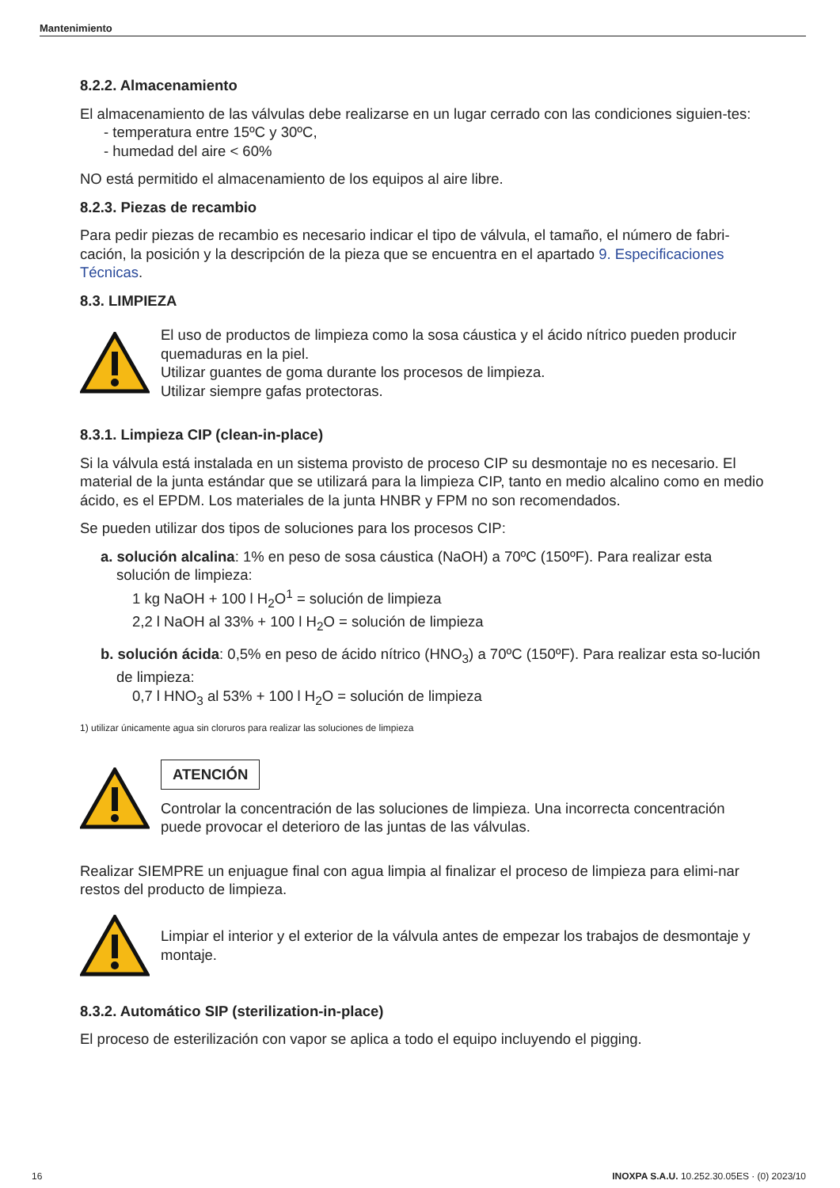Mantenimiento
8.2.2. Almacenamiento
El almacenamiento de las válvulas debe realizarse en un lugar cerrado con las condiciones siguien-tes:
- temperatura entre 15ºC y 30ºC,
- humedad del aire < 60%
NO está permitido el almacenamiento de los equipos al aire libre.
8.2.3. Piezas de recambio
Para pedir piezas de recambio es necesario indicar el tipo de válvula, el tamaño, el número de fabri-cación, la posición y la descripción de la pieza que se encuentra en el apartado 9. Especificaciones Técnicas.
8.3. LIMPIEZA
El uso de productos de limpieza como la sosa cáustica y el ácido nítrico pueden producir quemaduras en la piel.
Utilizar guantes de goma durante los procesos de limpieza.
Utilizar siempre gafas protectoras.
8.3.1. Limpieza CIP (clean-in-place)
Si la válvula está instalada en un sistema provisto de proceso CIP su desmontaje no es necesario. El material de la junta estándar que se utilizará para la limpieza CIP, tanto en medio alcalino como en medio ácido, es el EPDM. Los materiales de la junta HNBR y FPM no son recomendados.
Se pueden utilizar dos tipos de soluciones para los procesos CIP:
a. solución alcalina: 1% en peso de sosa cáustica (NaOH) a 70ºC (150ºF). Para realizar esta solución de limpieza:
1 kg NaOH + 100 l H<sub>2</sub>O<sup>1</sup> = solución de limpieza
2,2 l NaOH al 33% + 100 l H<sub>2</sub>O = solución de limpieza
b. solución ácida: 0,5% en peso de ácido nítrico (HNO<sub>3</sub>) a 70ºC (150ºF). Para realizar esta so-lución de limpieza:
0,7 l HNO<sub>3</sub> al 53% + 100 l H<sub>2</sub>O = solución de limpieza
1) utilizar únicamente agua sin cloruros para realizar las soluciones de limpieza
ATENCIÓN
Controlar la concentración de las soluciones de limpieza. Una incorrecta concentración puede provocar el deterioro de las juntas de las válvulas.
Realizar SIEMPRE un enjuague final con agua limpia al finalizar el proceso de limpieza para elimi-nar restos del producto de limpieza.
Limpiar el interior y el exterior de la válvula antes de empezar los trabajos de desmontaje y montaje.
8.3.2. Automático SIP (sterilization-in-place)
El proceso de esterilización con vapor se aplica a todo el equipo incluyendo el pigging.
16 INOXPA S.A.U. 10.252.30.05ES · (0) 2023/10